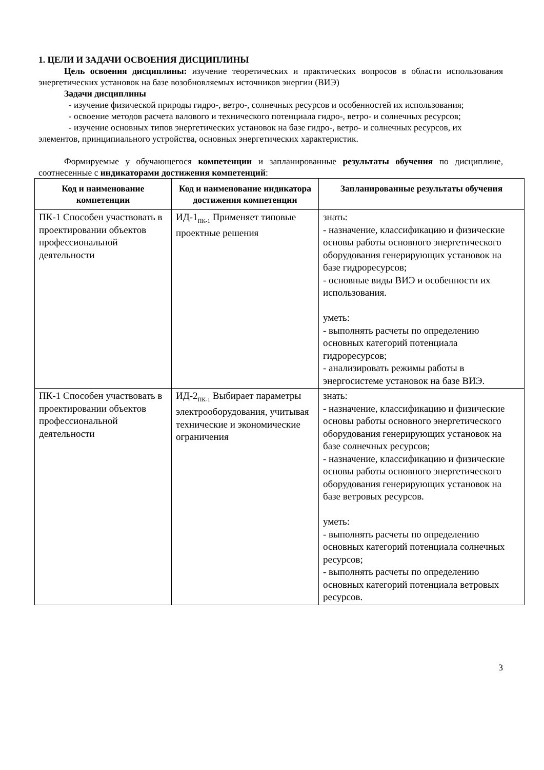1. ЦЕЛИ И ЗАДАЧИ ОСВОЕНИЯ ДИСЦИПЛИНЫ
Цель освоения дисциплины: изучение теоретических и практических вопросов в области использования энергетических установок на базе возобновляемых источников энергии (ВИЭ)
Задачи дисциплины
- изучение физической природы гидро-, ветро-, солнечных ресурсов и особенностей их использования;
- освоение методов расчета валового и технического потенциала гидро-, ветро- и солнечных ресурсов;
- изучение основных типов энергетических установок на базе гидро-, ветро- и солнечных ресурсов, их элементов, принципиального устройства, основных энергетических характеристик.
Формируемые у обучающегося компетенции и запланированные результаты обучения по дисциплине, соотнесенные с индикаторами достижения компетенций:
| Код и наименование компетенции | Код и наименование индикатора достижения компетенции | Запланированные результаты обучения |
| --- | --- | --- |
| ПК-1 Способен участвовать в проектировании объектов профессиональной деятельности | ИД-1<sub>ПК-1</sub> Применяет типовые проектные решения | знать: - назначение, классификацию и физические основы работы основного энергетического оборудования генерирующих установок на базе гидроресурсов; - основные виды ВИЭ и особенности их использования. уметь: - выполнять расчеты по определению основных категорий потенциала гидроресурсов; - анализировать режимы работы в энергосистеме установок на базе ВИЭ. |
| ПК-1 Способен участвовать в проектировании объектов профессиональной деятельности | ИД-2<sub>ПК-1</sub> Выбирает параметры электрооборудования, учитывая технические и экономические ограничения | знать: - назначение, классификацию и физические основы работы основного энергетического оборудования генерирующих установок на базе солнечных ресурсов; - назначение, классификацию и физические основы работы основного энергетического оборудования генерирующих установок на базе ветровых ресурсов. уметь: - выполнять расчеты по определению основных категорий потенциала солнечных ресурсов; - выполнять расчеты по определению основных категорий потенциала ветровых ресурсов. |
3